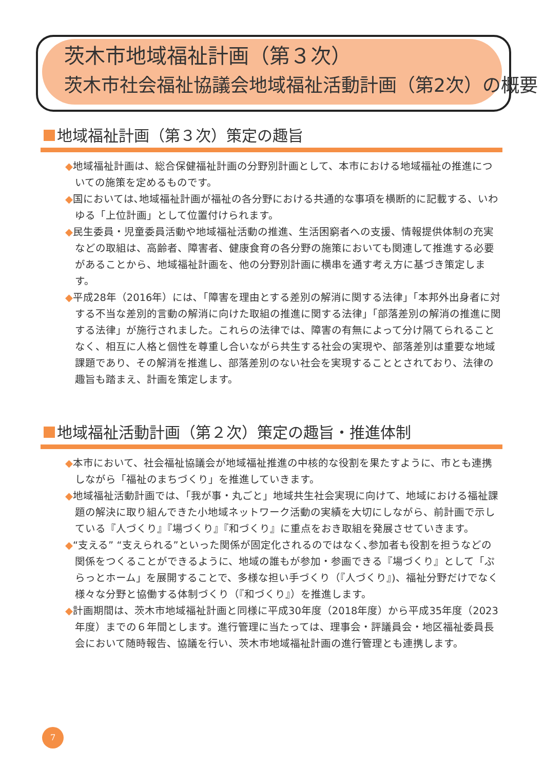茨木市地域福祉計画（第３次）
茨木市社会福祉協議会地域福祉活動計画（第2次）の概要
地域福祉計画（第３次）策定の趣旨
◆地域福祉計画は、総合保健福祉計画の分野別計画として、本市における地域福祉の推進についての施策を定めるものです。
◆国においては､地域福祉計画が福祉の各分野における共通的な事項を横断的に記載する、いわゆる「上位計画」として位置付けられます。
◆民生委員・児童委員活動や地域福祉活動の推進、生活困窮者への支援、情報提供体制の充実などの取組は、高齢者、障害者、健康食育の各分野の施策においても関連して推進する必要があることから、地域福祉計画を、他の分野別計画に横串を通す考え方に基づき策定します。
◆平成28年（2016年）には､「障害を理由とする差別の解消に関する法律」「本邦外出身者に対する不当な差別的言動の解消に向けた取組の推進に関する法律」「部落差別の解消の推進に関する法律」が施行されました。これらの法律では、障害の有無によって分け隔てられることなく、相互に人格と個性を尊重し合いながら共生する社会の実現や、部落差別は重要な地域課題であり、その解消を推進し、部落差別のない社会を実現することとされており、法律の趣旨も踏まえ、計画を策定します。
地域福祉活動計画（第２次）策定の趣旨・推進体制
◆本市において、社会福祉協議会が地域福祉推進の中核的な役割を果たすように、市とも連携しながら「福祉のまちづくり」を推進していきます。
◆地域福祉活動計画では､「我が事・丸ごと」地域共生社会実現に向けて、地域における福祉課題の解決に取り組んできた小地域ネットワーク活動の実績を大切にしながら、前計画で示している『人づくり』『場づくり』『和づくり』に重点をおき取組を発展させていきます。
◆“支える” “支えられる”といった関係が固定化されるのではなく､参加者も役割を担うなどの関係をつくることができるように、地域の誰もが参加・参画できる『場づくり』として「ぷらっとホーム」を展開することで、多様な担い手づくり（『人づくり』)、福祉分野だけでなく様々な分野と協働する体制づくり（『和づくり』）を推進します。
◆計画期間は、茨木市地域福祉計画と同様に平成30年度（2018年度）から平成35年度（2023年度）までの６年間とします。進行管理に当たっては、理事会・評議員会・地区福祉委員長会において随時報告、協議を行い、茨木市地域福祉計画の進行管理とも連携します。
7